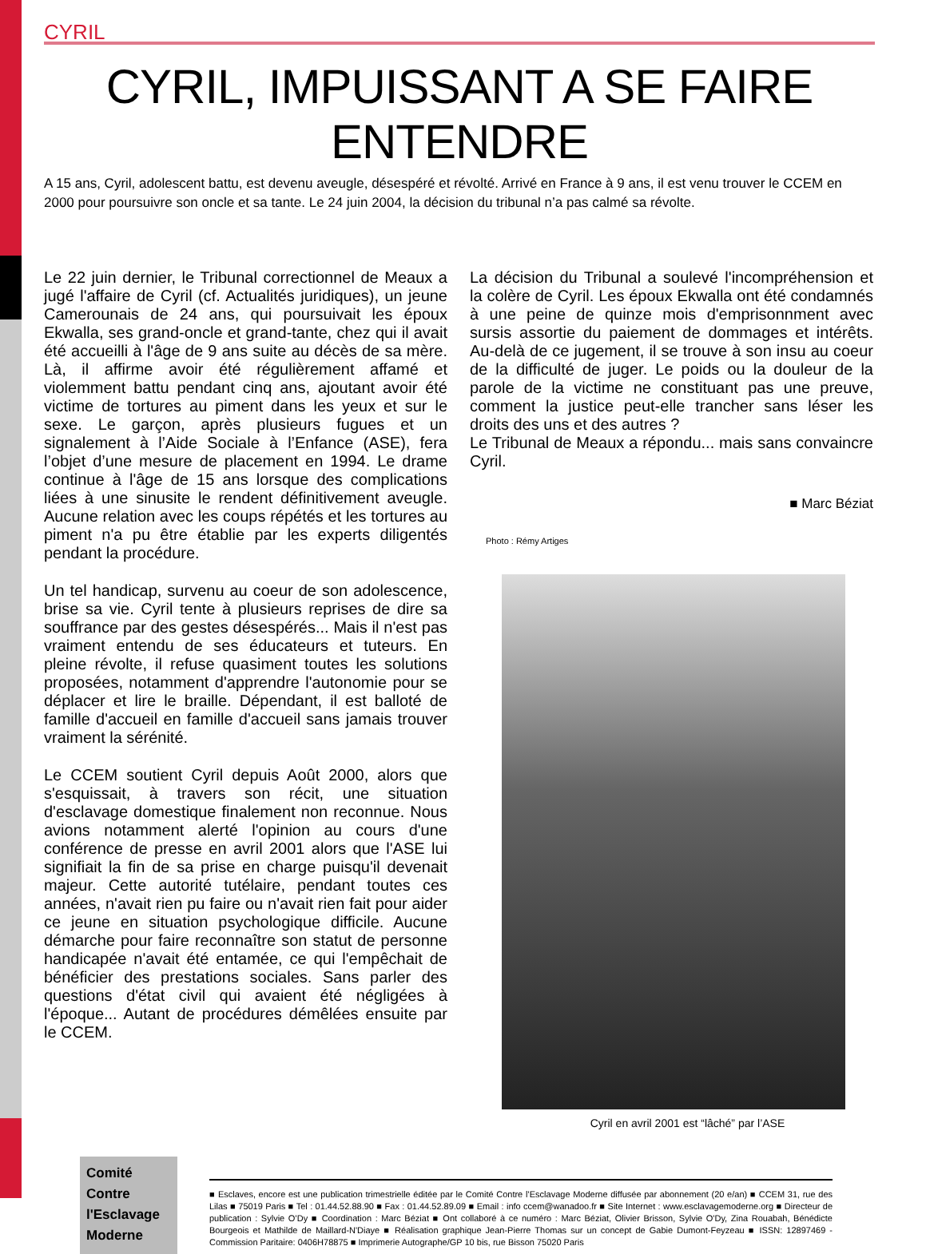CYRIL
CYRIL, IMPUISSANT A SE FAIRE ENTENDRE
A 15 ans, Cyril, adolescent battu, est devenu aveugle, désespéré et révolté. Arrivé en France à 9 ans, il est venu trouver le CCEM en 2000 pour poursuivre son oncle et sa tante. Le 24 juin 2004, la décision du tribunal n’a pas calmé sa révolte.
Le 22 juin dernier, le Tribunal correctionnel de Meaux a jugé l'affaire de Cyril (cf. Actualités juridiques), un jeune Camerounais de 24 ans, qui poursuivait les époux Ekwalla, ses grand-oncle et grand-tante, chez qui il avait été accueilli à l'âge de 9 ans suite au décès de sa mère. Là, il affirme avoir été régulièrement affamé et violemment battu pendant cinq ans, ajoutant avoir été victime de tortures au piment dans les yeux et sur le sexe. Le garçon, après plusieurs fugues et un signalement à l’Aide Sociale à l’Enfance (ASE), fera l’objet d’une mesure de placement en 1994. Le drame continue à l'âge de 15 ans lorsque des complications liées à une sinusite le rendent définitivement aveugle. Aucune relation avec les coups répétés et les tortures au piment n'a pu être établie par les experts diligentés pendant la procédure.
Un tel handicap, survenu au coeur de son adolescence, brise sa vie. Cyril tente à plusieurs reprises de dire sa souffrance par des gestes désespérés... Mais il n'est pas vraiment entendu de ses éducateurs et tuteurs. En pleine révolte, il refuse quasiment toutes les solutions proposées, notamment d'apprendre l'autonomie pour se déplacer et lire le braille. Dépendant, il est balloté de famille d'accueil en famille d'accueil sans jamais trouver vraiment la sérénité.
Le CCEM soutient Cyril depuis Août 2000, alors que s'esquissait, à travers son récit, une situation d'esclavage domestique finalement non reconnue. Nous avions notamment alerté l'opinion au cours d'une conférence de presse en avril 2001 alors que l'ASE lui signifiait la fin de sa prise en charge puisqu'il devenait majeur. Cette autorité tutélaire, pendant toutes ces années, n'avait rien pu faire ou n'avait rien fait pour aider ce jeune en situation psychologique difficile. Aucune démarche pour faire reconnaître son statut de personne handicapée n'avait été entamée, ce qui l'empêchait de bénéficier des prestations sociales. Sans parler des questions d'état civil qui avaient été négligées à l'époque... Autant de procédures démêlées ensuite par le CCEM.
La décision du Tribunal a soulevé l'incompréhension et la colère de Cyril. Les époux Ekwalla ont été condamnés à une peine de quinze mois d'emprisonnment avec sursis assortie du paiement de dommages et intérêts. Au-delà de ce jugement, il se trouve à son insu au coeur de la difficulté de juger. Le poids ou la douleur de la parole de la victime ne constituant pas une preuve, comment la justice peut-elle trancher sans léser les droits des uns et des autres ?
Le Tribunal de Meaux a répondu... mais sans convaincre Cyril.
■ Marc Béziat
Photo : Rémy Artiges
Cyril en avril 2001 est “lâché” par l’ASE
Comité
Contre
l'Esclavage
Moderne
■ Esclaves, encore est une publication trimestrielle éditée par le Comité Contre l’Esclavage Moderne diffusée par abonnement (20 e/an) ■ CCEM 31, rue des Lilas ■ 75019 Paris ■ Tel : 01.44.52.88.90 ■ Fax : 01.44.52.89.09 ■ Email : info ccem@wanadoo.fr ■ Site Internet : www.esclavagemoderne.org ■ Directeur de publication : Sylvie O’Dy ■ Coordination : Marc Béziat ■ Ont collaboré à ce numéro : Marc Béziat, Olivier Brisson, Sylvie O'Dy, Zina Rouabah, Bénédicte Bourgeois et Mathilde de Maillard-N'Diaye ■ Réalisation graphique Jean-Pierre Thomas sur un concept de Gabie Dumont-Feyzeau ■ ISSN: 12897469 - Commission Paritaire: 0406H78875 ■ Imprimerie Autographe/GP 10 bis, rue Bisson 75020 Paris